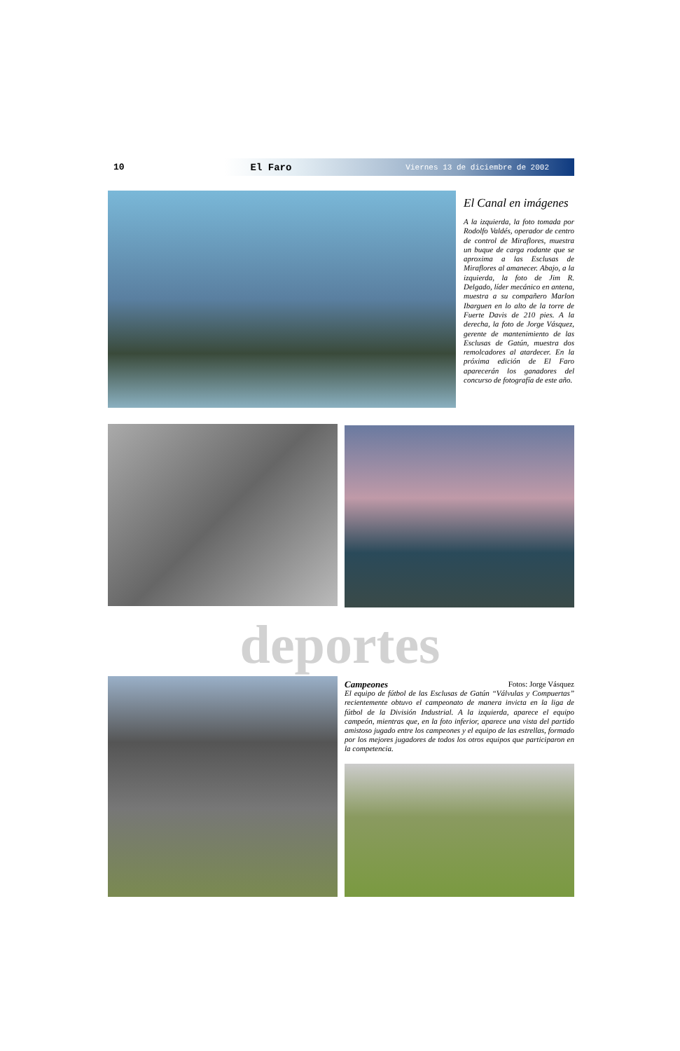10 El Faro Viernes 13 de diciembre de 2002
El Canal en imágenes
A la izquierda, la foto tomada por Rodolfo Valdés, operador de centro de control de Miraflores, muestra un buque de carga rodante que se aproxima a las Esclusas de Miraflores al amanecer. Abajo, a la izquierda, la foto de Jim R. Delgado, líder mecánico en antena, muestra a su compañero Marlon Ibarguen en lo alto de la torre de Fuerte Davis de 210 pies. A la derecha, la foto de Jorge Vásquez, gerente de mantenimiento de las Esclusas de Gatún, muestra dos remolcadores al atardecer. En la próxima edición de El Faro aparecerán los ganadores del concurso de fotografía de este año.
deportes
Campeones Fotos: Jorge Vásquez
El equipo de fútbol de las Esclusas de Gatún “Válvulas y Compuertas” recientemente obtuvo el campeonato de manera invicta en la liga de fútbol de la División Industrial. A la izquierda, aparece el equipo campeón, mientras que, en la foto inferior, aparece una vista del partido amistoso jugado entre los campeones y el equipo de las estrellas, formado por los mejores jugadores de todos los otros equipos que participaron en la competencia.